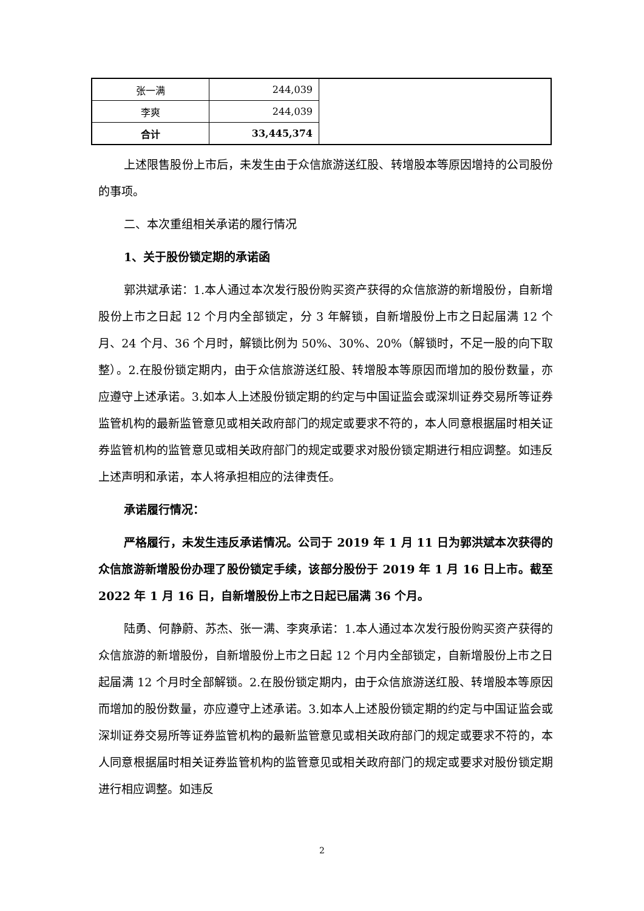| 张一满 | 244,039 | |
| 李爽 | 244,039 | |
| 合计 | 33,445,374 | |
上述限售股份上市后，未发生由于众信旅游送红股、转增股本等原因增持的公司股份的事项。
二、本次重组相关承诺的履行情况
1、关于股份锁定期的承诺函
郭洪斌承诺：1.本人通过本次发行股份购买资产获得的众信旅游的新增股份，自新增股份上市之日起 12 个月内全部锁定，分 3 年解锁，自新增股份上市之日起届满 12 个月、24 个月、36 个月时，解锁比例为 50%、30%、20%（解锁时，不足一股的向下取整）。2.在股份锁定期内，由于众信旅游送红股、转增股本等原因而增加的股份数量，亦应遵守上述承诺。3.如本人上述股份锁定期的约定与中国证监会或深圳证券交易所等证券监管机构的最新监管意见或相关政府部门的规定或要求不符的，本人同意根据届时相关证券监管机构的监管意见或相关政府部门的规定或要求对股份锁定期进行相应调整。如违反上述声明和承诺，本人将承担相应的法律责任。
承诺履行情况：
严格履行，未发生违反承诺情况。公司于 2019 年 1 月 11 日为郭洪斌本次获得的众信旅游新增股份办理了股份锁定手续，该部分股份于 2019 年 1 月 16 日上市。截至 2022 年 1 月 16 日，自新增股份上市之日起已届满 36 个月。
陆勇、何静蔚、苏杰、张一满、李爽承诺：1.本人通过本次发行股份购买资产获得的众信旅游的新增股份，自新增股份上市之日起 12 个月内全部锁定，自新增股份上市之日起届满 12 个月时全部解锁。2.在股份锁定期内，由于众信旅游送红股、转增股本等原因而增加的股份数量，亦应遵守上述承诺。3.如本人上述股份锁定期的约定与中国证监会或深圳证券交易所等证券监管机构的最新监管意见或相关政府部门的规定或要求不符的，本人同意根据届时相关证券监管机构的监管意见或相关政府部门的规定或要求对股份锁定期进行相应调整。如违反
2